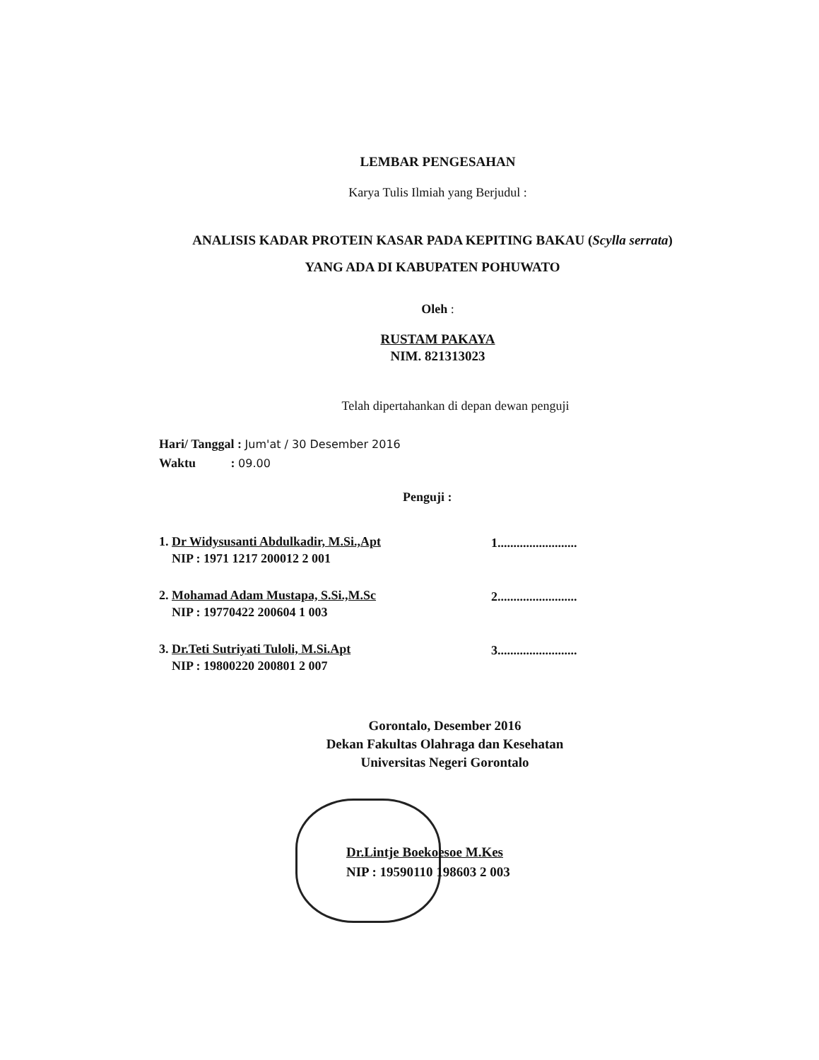LEMBAR PENGESAHAN
Karya Tulis Ilmiah yang Berjudul :
ANALISIS KADAR PROTEIN KASAR PADA KEPITING BAKAU (Scylla serrata) YANG ADA DI KABUPATEN POHUWATO
Oleh :
RUSTAM PAKAYA
NIM. 821313023
Telah dipertahankan di depan dewan penguji
Hari/ Tanggal : Jum'at / 30 Desember 2016
Waktu : 09.00
Penguji :
1. Dr Widysusanti Abdulkadir, M.Si.,Apt
NIP : 1971 1217 200012 2 001
1.........................
2. Mohamad Adam Mustapa, S.Si.,M.Sc
NIP : 19770422 200604 1 003
2.........................
3. Dr.Teti Sutriyati Tuloli, M.Si.Apt
NIP : 19800220 200801 2 007
3.........................
Gorontalo, Desember 2016
Dekan Fakultas Olahraga dan Kesehatan
Universitas Negeri Gorontalo
Dr.Lintje Boekoesoe M.Kes
NIP : 19590110 198603 2 003